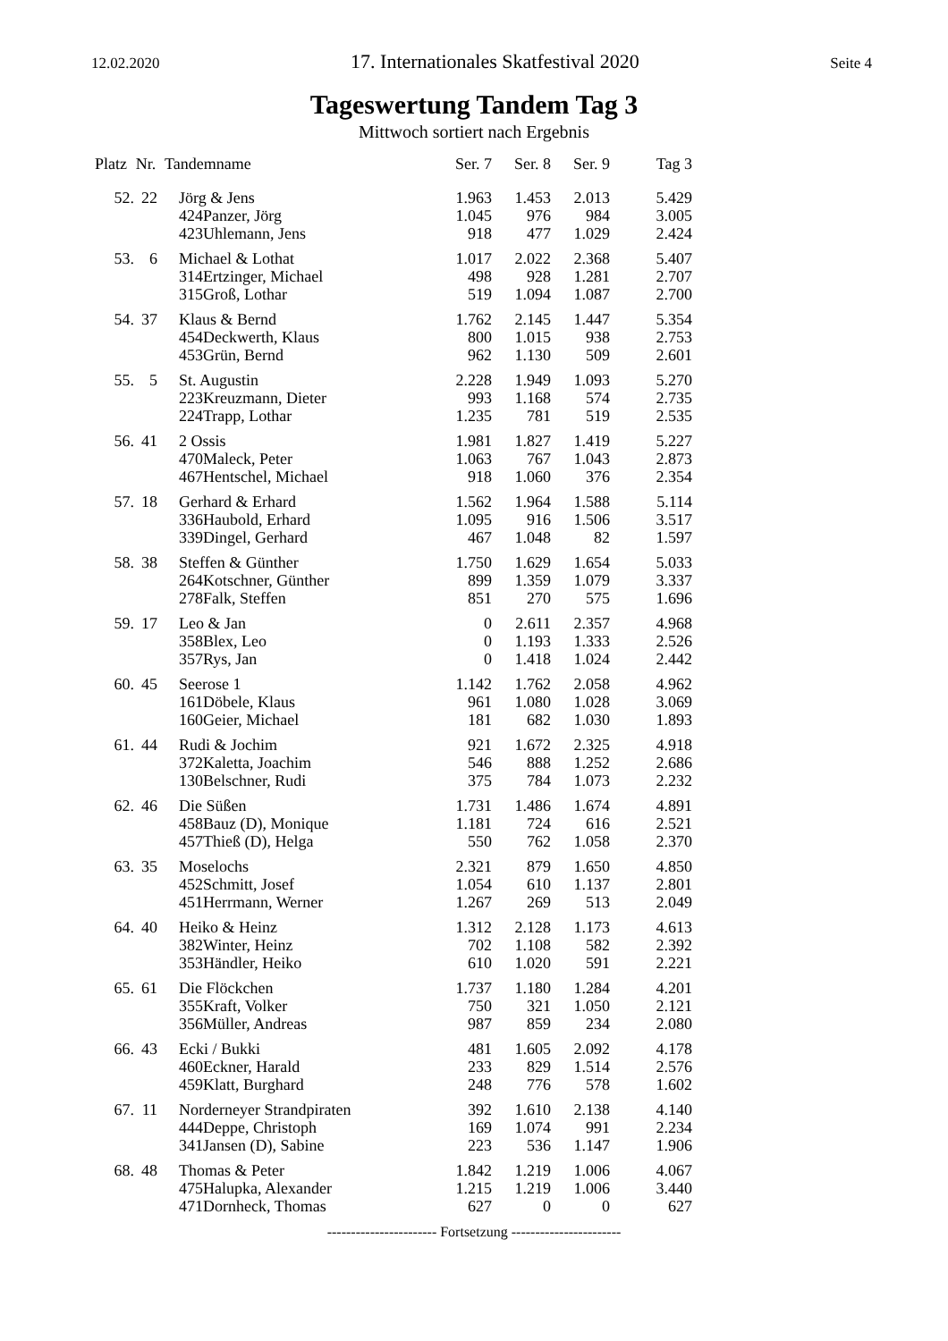12.02.2020 17. Internationales Skatfestival 2020 Seite 4
Tageswertung Tandem Tag 3
Mittwoch sortiert nach Ergebnis
| Platz | Nr. | Tandemname | | Ser. 7 | Ser. 8 | Ser. 9 | Tag 3 |
| --- | --- | --- | --- | --- | --- | --- | --- |
| 52. | 22 | Jörg & Jens | | 1.963 | 1.453 | 2.013 | 5.429 |
| | | 424 | Panzer, Jörg | 1.045 | 976 | 984 | 3.005 |
| | | 423 | Uhlemann, Jens | 918 | 477 | 1.029 | 2.424 |
| 53. | 6 | Michael & Lothat | | 1.017 | 2.022 | 2.368 | 5.407 |
| | | 314 | Ertzinger, Michael | 498 | 928 | 1.281 | 2.707 |
| | | 315 | Groß, Lothar | 519 | 1.094 | 1.087 | 2.700 |
| 54. | 37 | Klaus & Bernd | | 1.762 | 2.145 | 1.447 | 5.354 |
| | | 454 | Deckwerth, Klaus | 800 | 1.015 | 938 | 2.753 |
| | | 453 | Grün, Bernd | 962 | 1.130 | 509 | 2.601 |
| 55. | 5 | St. Augustin | | 2.228 | 1.949 | 1.093 | 5.270 |
| | | 223 | Kreuzmann, Dieter | 993 | 1.168 | 574 | 2.735 |
| | | 224 | Trapp, Lothar | 1.235 | 781 | 519 | 2.535 |
| 56. | 41 | 2 Ossis | | 1.981 | 1.827 | 1.419 | 5.227 |
| | | 470 | Maleck, Peter | 1.063 | 767 | 1.043 | 2.873 |
| | | 467 | Hentschel, Michael | 918 | 1.060 | 376 | 2.354 |
| 57. | 18 | Gerhard & Erhard | | 1.562 | 1.964 | 1.588 | 5.114 |
| | | 336 | Haubold, Erhard | 1.095 | 916 | 1.506 | 3.517 |
| | | 339 | Dingel, Gerhard | 467 | 1.048 | 82 | 1.597 |
| 58. | 38 | Steffen & Günther | | 1.750 | 1.629 | 1.654 | 5.033 |
| | | 264 | Kotschner, Günther | 899 | 1.359 | 1.079 | 3.337 |
| | | 278 | Falk, Steffen | 851 | 270 | 575 | 1.696 |
| 59. | 17 | Leo & Jan | | 0 | 2.611 | 2.357 | 4.968 |
| | | 358 | Blex, Leo | 0 | 1.193 | 1.333 | 2.526 |
| | | 357 | Rys, Jan | 0 | 1.418 | 1.024 | 2.442 |
| 60. | 45 | Seerose 1 | | 1.142 | 1.762 | 2.058 | 4.962 |
| | | 161 | Döbele, Klaus | 961 | 1.080 | 1.028 | 3.069 |
| | | 160 | Geier, Michael | 181 | 682 | 1.030 | 1.893 |
| 61. | 44 | Rudi & Jochim | | 921 | 1.672 | 2.325 | 4.918 |
| | | 372 | Kaletta, Joachim | 546 | 888 | 1.252 | 2.686 |
| | | 130 | Belschner, Rudi | 375 | 784 | 1.073 | 2.232 |
| 62. | 46 | Die Süßen | | 1.731 | 1.486 | 1.674 | 4.891 |
| | | 458 | Bauz (D), Monique | 1.181 | 724 | 616 | 2.521 |
| | | 457 | Thieß (D), Helga | 550 | 762 | 1.058 | 2.370 |
| 63. | 35 | Moselochs | | 2.321 | 879 | 1.650 | 4.850 |
| | | 452 | Schmitt, Josef | 1.054 | 610 | 1.137 | 2.801 |
| | | 451 | Herrmann, Werner | 1.267 | 269 | 513 | 2.049 |
| 64. | 40 | Heiko & Heinz | | 1.312 | 2.128 | 1.173 | 4.613 |
| | | 382 | Winter, Heinz | 702 | 1.108 | 582 | 2.392 |
| | | 353 | Händler, Heiko | 610 | 1.020 | 591 | 2.221 |
| 65. | 61 | Die Flöckchen | | 1.737 | 1.180 | 1.284 | 4.201 |
| | | 355 | Kraft, Volker | 750 | 321 | 1.050 | 2.121 |
| | | 356 | Müller, Andreas | 987 | 859 | 234 | 2.080 |
| 66. | 43 | Ecki / Bukki | | 481 | 1.605 | 2.092 | 4.178 |
| | | 460 | Eckner, Harald | 233 | 829 | 1.514 | 2.576 |
| | | 459 | Klatt, Burghard | 248 | 776 | 578 | 1.602 |
| 67. | 11 | Norderneyer Strandpiraten | | 392 | 1.610 | 2.138 | 4.140 |
| | | 444 | Deppe, Christoph | 169 | 1.074 | 991 | 2.234 |
| | | 341 | Jansen (D), Sabine | 223 | 536 | 1.147 | 1.906 |
| 68. | 48 | Thomas & Peter | | 1.842 | 1.219 | 1.006 | 4.067 |
| | | 475 | Halupka, Alexander | 1.215 | 1.219 | 1.006 | 3.440 |
| | | 471 | Dornheck, Thomas | 627 | 0 | 0 | 627 |
----------------------- Fortsetzung -----------------------